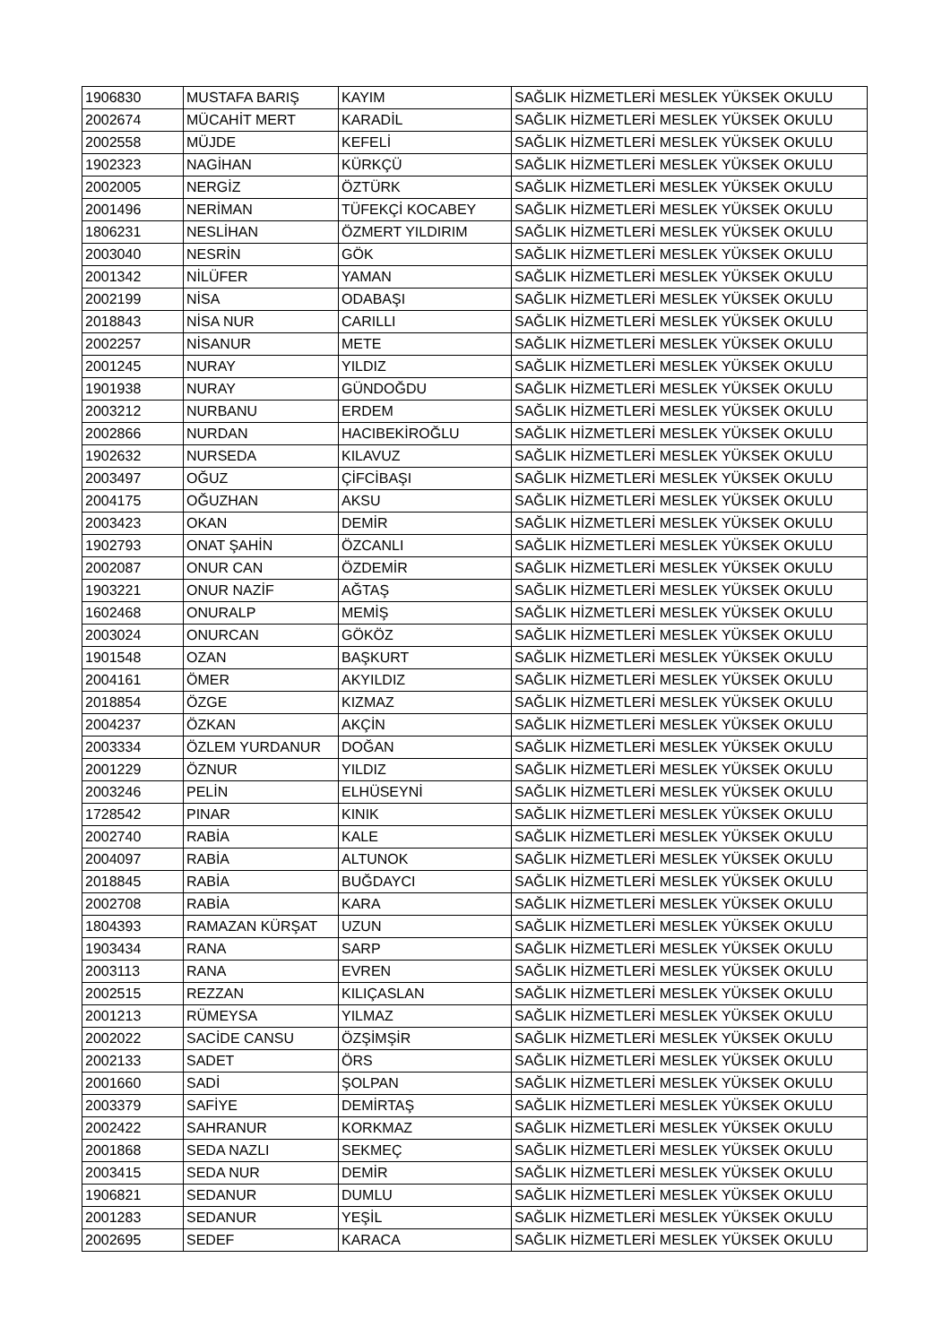| 1906830 | MUSTAFA BARIŞ | KAYIM | SAĞLIK HİZMETLERİ MESLEK YÜKSEK OKULU |
| 2002674 | MÜCAHİT MERT | KARADİL | SAĞLIK HİZMETLERİ MESLEK YÜKSEK OKULU |
| 2002558 | MÜJDE | KEFELİ | SAĞLIK HİZMETLERİ MESLEK YÜKSEK OKULU |
| 1902323 | NAGİHAN | KÜRKÇÜ | SAĞLIK HİZMETLERİ MESLEK YÜKSEK OKULU |
| 2002005 | NERGİZ | ÖZTÜRK | SAĞLIK HİZMETLERİ MESLEK YÜKSEK OKULU |
| 2001496 | NERİMAN | TÜFEKÇİ KOCABEY | SAĞLIK HİZMETLERİ MESLEK YÜKSEK OKULU |
| 1806231 | NESLİHAN | ÖZMERT YILDIRIM | SAĞLIK HİZMETLERİ MESLEK YÜKSEK OKULU |
| 2003040 | NESRİN | GÖK | SAĞLIK HİZMETLERİ MESLEK YÜKSEK OKULU |
| 2001342 | NİLÜFER | YAMAN | SAĞLIK HİZMETLERİ MESLEK YÜKSEK OKULU |
| 2002199 | NİSA | ODABAŞI | SAĞLIK HİZMETLERİ MESLEK YÜKSEK OKULU |
| 2018843 | NİSA NUR | CARILLI | SAĞLIK HİZMETLERİ MESLEK YÜKSEK OKULU |
| 2002257 | NİSANUR | METE | SAĞLIK HİZMETLERİ MESLEK YÜKSEK OKULU |
| 2001245 | NURAY | YILDIZ | SAĞLIK HİZMETLERİ MESLEK YÜKSEK OKULU |
| 1901938 | NURAY | GÜNDOĞDU | SAĞLIK HİZMETLERİ MESLEK YÜKSEK OKULU |
| 2003212 | NURBANU | ERDEM | SAĞLIK HİZMETLERİ MESLEK YÜKSEK OKULU |
| 2002866 | NURDAN | HACIBEKİROĞLU | SAĞLIK HİZMETLERİ MESLEK YÜKSEK OKULU |
| 1902632 | NURSEDA | KILAVUZ | SAĞLIK HİZMETLERİ MESLEK YÜKSEK OKULU |
| 2003497 | OĞUZ | ÇİFCİBAŞI | SAĞLIK HİZMETLERİ MESLEK YÜKSEK OKULU |
| 2004175 | OĞUZHAN | AKSU | SAĞLIK HİZMETLERİ MESLEK YÜKSEK OKULU |
| 2003423 | OKAN | DEMİR | SAĞLIK HİZMETLERİ MESLEK YÜKSEK OKULU |
| 1902793 | ONAT ŞAHİN | ÖZCANLI | SAĞLIK HİZMETLERİ MESLEK YÜKSEK OKULU |
| 2002087 | ONUR CAN | ÖZDEMİR | SAĞLIK HİZMETLERİ MESLEK YÜKSEK OKULU |
| 1903221 | ONUR NAZİF | AĞTAŞ | SAĞLIK HİZMETLERİ MESLEK YÜKSEK OKULU |
| 1602468 | ONURALP | MEMİŞ | SAĞLIK HİZMETLERİ MESLEK YÜKSEK OKULU |
| 2003024 | ONURCAN | GÖKÖZ | SAĞLIK HİZMETLERİ MESLEK YÜKSEK OKULU |
| 1901548 | OZAN | BAŞKURT | SAĞLIK HİZMETLERİ MESLEK YÜKSEK OKULU |
| 2004161 | ÖMER | AKYILDIZ | SAĞLIK HİZMETLERİ MESLEK YÜKSEK OKULU |
| 2018854 | ÖZGE | KIZMAZ | SAĞLIK HİZMETLERİ MESLEK YÜKSEK OKULU |
| 2004237 | ÖZKAN | AKÇİN | SAĞLIK HİZMETLERİ MESLEK YÜKSEK OKULU |
| 2003334 | ÖZLEM YURDANUR | DOĞAN | SAĞLIK HİZMETLERİ MESLEK YÜKSEK OKULU |
| 2001229 | ÖZNUR | YILDIZ | SAĞLIK HİZMETLERİ MESLEK YÜKSEK OKULU |
| 2003246 | PELİN | ELHÜSEYNİ | SAĞLIK HİZMETLERİ MESLEK YÜKSEK OKULU |
| 1728542 | PINAR | KINIK | SAĞLIK HİZMETLERİ MESLEK YÜKSEK OKULU |
| 2002740 | RABİA | KALE | SAĞLIK HİZMETLERİ MESLEK YÜKSEK OKULU |
| 2004097 | RABİA | ALTUNOK | SAĞLIK HİZMETLERİ MESLEK YÜKSEK OKULU |
| 2018845 | RABİA | BUĞDAYCI | SAĞLIK HİZMETLERİ MESLEK YÜKSEK OKULU |
| 2002708 | RABİA | KARA | SAĞLIK HİZMETLERİ MESLEK YÜKSEK OKULU |
| 1804393 | RAMAZAN KÜRŞAT | UZUN | SAĞLIK HİZMETLERİ MESLEK YÜKSEK OKULU |
| 1903434 | RANA | SARP | SAĞLIK HİZMETLERİ MESLEK YÜKSEK OKULU |
| 2003113 | RANA | EVREN | SAĞLIK HİZMETLERİ MESLEK YÜKSEK OKULU |
| 2002515 | REZZAN | KILIÇASLAN | SAĞLIK HİZMETLERİ MESLEK YÜKSEK OKULU |
| 2001213 | RÜMEYSA | YILMAZ | SAĞLIK HİZMETLERİ MESLEK YÜKSEK OKULU |
| 2002022 | SACİDE CANSU | ÖZŞİMŞİR | SAĞLIK HİZMETLERİ MESLEK YÜKSEK OKULU |
| 2002133 | SADET | ÖRS | SAĞLIK HİZMETLERİ MESLEK YÜKSEK OKULU |
| 2001660 | SADİ | ŞOLPAN | SAĞLIK HİZMETLERİ MESLEK YÜKSEK OKULU |
| 2003379 | SAFİYE | DEMİRTAŞ | SAĞLIK HİZMETLERİ MESLEK YÜKSEK OKULU |
| 2002422 | SAHRANUR | KORKMAZ | SAĞLIK HİZMETLERİ MESLEK YÜKSEK OKULU |
| 2001868 | SEDA NAZLI | SEKMEÇ | SAĞLIK HİZMETLERİ MESLEK YÜKSEK OKULU |
| 2003415 | SEDA NUR | DEMİR | SAĞLIK HİZMETLERİ MESLEK YÜKSEK OKULU |
| 1906821 | SEDANUR | DUMLU | SAĞLIK HİZMETLERİ MESLEK YÜKSEK OKULU |
| 2001283 | SEDANUR | YEŞİL | SAĞLIK HİZMETLERİ MESLEK YÜKSEK OKULU |
| 2002695 | SEDEF | KARACA | SAĞLIK HİZMETLERİ MESLEK YÜKSEK OKULU |